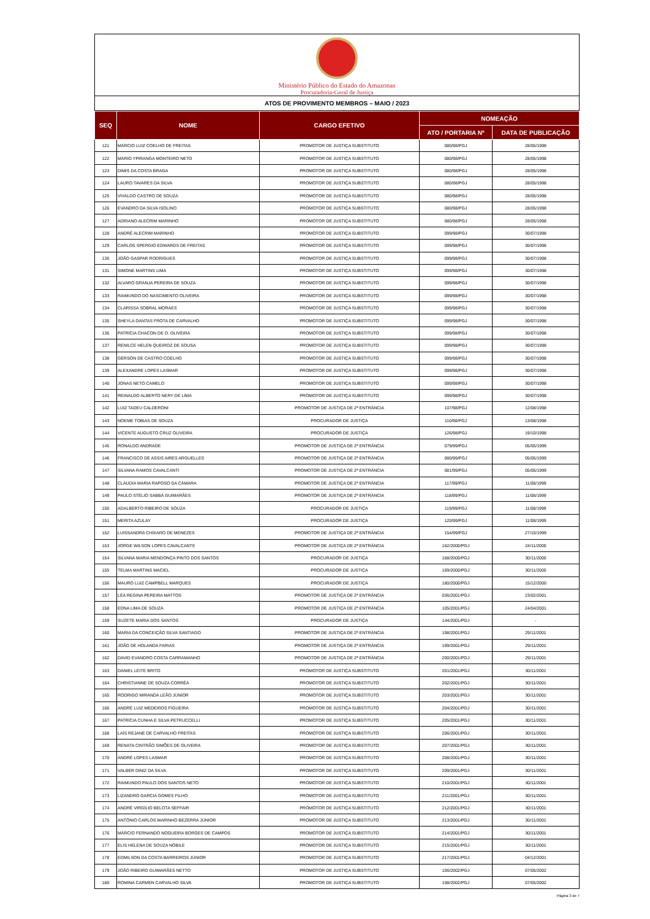Ministério Público do Estado do Amazonas
Procuradoria-Geral de Justiça
ATOS DE PROVIMENTO MEMBROS – MAIO / 2023
| SEQ | NOME | CARGO EFETIVO | NOMEAÇÃO | |
| --- | --- | --- | --- | --- |
| | | | ATO / PORTARIA Nº | DATA DE PUBLICAÇÃO |
| 121 | MÁRCIO LUIZ COELHO DE FREITAS | PROMOTOR DE JUSTIÇA SUBSTITUTO | 080/98/PGJ | 28/05/1998 |
| 122 | MÁRIO YPIRANGA MONTEIRO NETO | PROMOTOR DE JUSTIÇA SUBSTITUTO | 080/98/PGJ | 28/05/1998 |
| 123 | DIMIS DA COSTA BRAGA | PROMOTOR DE JUSTIÇA SUBSTITUTO | 080/98/PGJ | 28/05/1998 |
| 124 | LAURO TAVARES DA SILVA | PROMOTOR DE JUSTIÇA SUBSTITUTO | 080/98/PGJ | 28/05/1998 |
| 125 | VIVALDO CASTRO DE SOUZA | PROMOTOR DE JUSTIÇA SUBSTITUTO | 080/98/PGJ | 28/05/1998 |
| 126 | EVANDRO DA SILVA ISOLINO | PROMOTOR DE JUSTIÇA SUBSTITUTO | 080/98/PGJ | 28/05/1998 |
| 127 | ADRIANO ALECRIM MARINHO | PROMOTOR DE JUSTIÇA SUBSTITUTO | 080/98/PGJ | 28/05/1998 |
| 128 | ANDRÉ ALECRIM MARINHO | PROMOTOR DE JUSTIÇA SUBSTITUTO | 099/98/PGJ | 30/07/1998 |
| 129 | CARLOS SPERGIO EDWARDS DE FREITAS | PROMOTOR DE JUSTIÇA SUBSTITUTO | 099/98/PGJ | 30/07/1998 |
| 130 | JOÃO GASPAR RODRIGUES | PROMOTOR DE JUSTIÇA SUBSTITUTO | 099/98/PGJ | 30/07/1998 |
| 131 | SIMONE MARTINS LIMA | PROMOTOR DE JUSTIÇA SUBSTITUTO | 099/98/PGJ | 30/07/1998 |
| 132 | ALVARO GRANJA PEREIRA DE SOUZA | PROMOTOR DE JUSTIÇA SUBSTITUTO | 099/98/PGJ | 30/07/1998 |
| 133 | RAIMUNDO DO NASCIMENTO OLIVEIRA | PROMOTOR DE JUSTIÇA SUBSTITUTO | 099/98/PGJ | 30/07/1998 |
| 134 | CLARISSA SOBRAL MORAES | PROMOTOR DE JUSTIÇA SUBSTITUTO | 099/98/PGJ | 30/07/1998 |
| 135 | SHEYLA DANTAS FROTA DE CARVALHO | PROMOTOR DE JUSTIÇA SUBSTITUTO | 099/98/PGJ | 30/07/1998 |
| 136 | PATRÍCIA CHACON DE O. OLIVEIRA | PROMOTOR DE JUSTIÇA SUBSTITUTO | 099/98/PGJ | 30/07/1998 |
| 137 | RENILCE HELEN QUEIROZ DE SOUSA | PROMOTOR DE JUSTIÇA SUBSTITUTO | 099/98/PGJ | 30/07/1998 |
| 138 | GÉRSON DE CASTRO COELHO | PROMOTOR DE JUSTIÇA SUBSTITUTO | 099/98/PGJ | 30/07/1998 |
| 139 | ALEXANDRE LOPES LASMAR | PROMOTOR DE JUSTIÇA SUBSTITUTO | 099/98/PGJ | 30/07/1998 |
| 140 | JONAS NETO CAMELO | PROMOTOR DE JUSTIÇA SUBSTITUTO | 099/98/PGJ | 30/07/1998 |
| 141 | REINALDO ALBERTO NERY DE LIMA | PROMOTOR DE JUSTIÇA SUBSTITUTO | 099/98/PGJ | 30/07/1998 |
| 142 | LUIZ TADEU CALDERONI | PROMOTOR DE JUSTIÇA DE 2ª ENTRÂNCIA | 107/98/PGJ | 12/08/1998 |
| 143 | NOEME TOBIAS DE SOUZA | PROCURADOR DE JUSTIÇA | 110/98/PGJ | 13/08/1998 |
| 144 | VICENTE AUGUSTO CRUZ OLIVEIRA | PROCURADOR DE JUSTIÇA | 126/98/PGJ | 19/10/1998 |
| 145 | RONALDO ANDRADE | PROMOTOR DE JUSTIÇA DE 2ª ENTRÂNCIA | 079/99/PGJ | 05/05/1999 |
| 146 | FRANCISCO DE ASSIS AIRES ARGUELLES | PROMOTOR DE JUSTIÇA DE 2ª ENTRÂNCIA | 080/99/PGJ | 05/05/1999 |
| 147 | SILVANA RAMOS CAVALCANTI | PROMOTOR DE JUSTIÇA DE 2ª ENTRÂNCIA | 081/99/PGJ | 05/05/1999 |
| 148 | CLÁUDIA MARIA RAPOSO DA CÂMARA | PROMOTOR DE JUSTIÇA DE 2ª ENTRÂNCIA | 117/99/PGJ | 11/08/1999 |
| 149 | PAULO STÉLIO SABBÁ GUIMARÃES | PROMOTOR DE JUSTIÇA DE 2ª ENTRÂNCIA | 118/99/PGJ | 11/08/1999 |
| 150 | ADALBERTO RIBEIRO DE SOUZA | PROCURADOR DE JUSTIÇA | 119/99/PGJ | 11/08/1999 |
| 151 | MERITA AZULAY | PROCURADOR DE JUSTIÇA | 120/99/PGJ | 11/08/1999 |
| 152 | LUISSANDRA CHÍXARO DE MENEZES | PROMOTOR DE JUSTIÇA DE 2ª ENTRÂNCIA | 154/99/PGJ | 27/10/1999 |
| 153 | JORGE WILSON LOPES CAVALCANTE | PROMOTOR DE JUSTIÇA DE 2ª ENTRÂNCIA | 162/2000/PGJ | 24/11/2000 |
| 154 | SILVANA MARIA MENDONÇA PINTO DOS SANTOS | PROCURADOR DE JUSTIÇA | 168/2000/PGJ | 30/11/2000 |
| 155 | TELMA MARTINS MACIEL | PROCURADOR DE JUSTIÇA | 169/2000/PGJ | 30/11/2000 |
| 156 | MAURO LUIZ CAMPBELL MARQUES | PROCURADOR DE JUSTIÇA | 180/2000/PGJ | 15/12/2000 |
| 157 | LÉA REGINA PEREIRA MATTOS | PROMOTOR DE JUSTIÇA DE 2ª ENTRÂNCIA | 036/2001/PGJ | 23/02/2001 |
| 158 | EDNA LIMA DE SOUZA | PROMOTOR DE JUSTIÇA DE 2ª ENTRÂNCIA | 105/2001/PGJ | 24/04/2001 |
| 159 | SUZETE MARIA DOS SANTOS | PROCURADOR DE JUSTIÇA | 144/2001/PGJ | - |
| 160 | MARIA DA CONCEIÇÃO SILVA SANTIAGO | PROMOTOR DE JUSTIÇA DE 2ª ENTRÂNCIA | 198/2001/PGJ | 29/11/2001 |
| 161 | JOÃO DE HOLANDA FARIAS | PROMOTOR DE JUSTIÇA DE 2ª ENTRÂNCIA | 199/2001/PGJ | 29/11/2001 |
| 162 | DAVID EVANDRO COSTA CARRAMANHO | PROMOTOR DE JUSTIÇA DE 2ª ENTRÂNCIA | 200/2001/PGJ | 29/11/2001 |
| 163 | DANIEL LEITE BRITO | PROMOTOR DE JUSTIÇA SUBSTITUTO | 201/2001/PGJ | 30/11/2001 |
| 164 | CHRISTIANNE DE SOUZA CORRÊA | PROMOTOR DE JUSTIÇA SUBSTITUTO | 202/2001/PGJ | 30/11/2001 |
| 165 | RODRIGO MIRANDA LEÃO JÚNIOR | PROMOTOR DE JUSTIÇA SUBSTITUTO | 203/2001/PGJ | 30/11/2001 |
| 166 | ANDRÉ LUIZ MEDEIROS FIGUEIRA | PROMOTOR DE JUSTIÇA SUBSTITUTO | 204/2001/PGJ | 30/11/2001 |
| 167 | PATRÍCIA CUNHA E SILVA PETRUCCELLI | PROMOTOR DE JUSTIÇA SUBSTITUTO | 205/2001/PGJ | 30/11/2001 |
| 168 | LAÍS REJANE DE CARVALHO FREITAS | PROMOTOR DE JUSTIÇA SUBSTITUTO | 206/2001/PGJ | 30/11/2001 |
| 169 | RENATA CINTRÃO SIMÕES DE OLIVEIRA | PROMOTOR DE JUSTIÇA SUBSTITUTO | 207/2001/PGJ | 30/11/2001 |
| 170 | ANDRÉ LOPES LASMAR | PROMOTOR DE JUSTIÇA SUBSTITUTO | 208/2001/PGJ | 30/11/2001 |
| 171 | VALBER DINIZ DA SILVA | PROMOTOR DE JUSTIÇA SUBSTITUTO | 209/2001/PGJ | 30/11/2001 |
| 172 | RAIMUNDO PAULO DOS SANTOS NETO | PROMOTOR DE JUSTIÇA SUBSTITUTO | 210/2001/PGJ | 30/11/2001 |
| 173 | LIZANDRO GARCIA GOMES FILHO | PROMOTOR DE JUSTIÇA SUBSTITUTO | 211/2001/PGJ | 30/11/2001 |
| 174 | ANDRÉ VIRGÍLIO BELOTA SEFFAIR | PROMOTOR DE JUSTIÇA SUBSTITUTO | 212/2001/PGJ | 30/11/2001 |
| 175 | ANTÔNIO CARLOS MARINHO BEZERRA JÚNIOR | PROMOTOR DE JUSTIÇA SUBSTITUTO | 213/2001/PGJ | 30/11/2001 |
| 176 | MÁRCIO FERNANDO NOGUEIRA BORGES DE CAMPOS | PROMOTOR DE JUSTIÇA SUBSTITUTO | 214/2001/PGJ | 30/11/2001 |
| 177 | ELIS HELENA DE SOUZA NÓBILE | PROMOTOR DE JUSTIÇA SUBSTITUTO | 215/2001/PGJ | 30/11/2001 |
| 178 | EDMILSON DA COSTA BARREIROS JÚNIOR | PROMOTOR DE JUSTIÇA SUBSTITUTO | 217/2001/PGJ | 04/12/2001 |
| 179 | JOÃO RIBEIRO GUIMARÃES NETTO | PROMOTOR DE JUSTIÇA SUBSTITUTO | 106/2002/PGJ | 07/05/2002 |
| 180 | ROMINA CARMEN CARVALHO SILVA | PROMOTOR DE JUSTIÇA SUBSTITUTO | 108/2002/PGJ | 07/05/2002 |
Página 3 de 7